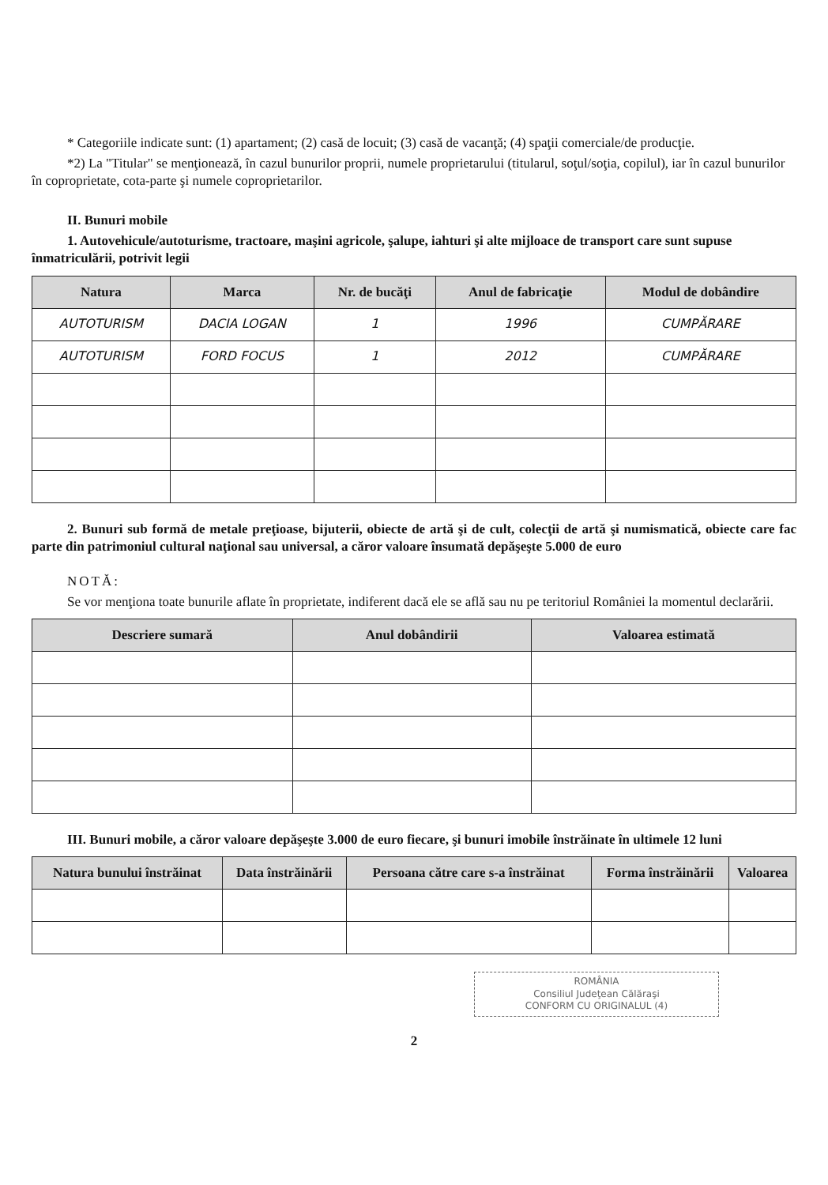* Categoriile indicate sunt: (1) apartament; (2) casă de locuit; (3) casă de vacanţă; (4) spaţii comerciale/de producţie.
*2) La "Titular" se menţionează, în cazul bunurilor proprii, numele proprietarului (titularul, soţul/soţia, copilul), iar în cazul bunurilor în coproprietate, cota-parte şi numele coproprietarilor.
II. Bunuri mobile
1. Autovehicule/autoturisme, tractoare, maşini agricole, şalupe, iahturi şi alte mijloace de transport care sunt supuse înmatriculării, potrivit legii
| Natura | Marca | Nr. de bucăţi | Anul de fabricaţie | Modul de dobândire |
| --- | --- | --- | --- | --- |
| AUTOTURISM | DACIA LOGAN | 1 | 1996 | CUMPĂRARE |
| AUTOTURISM | FORD FOCUS | 1 | 2012 | CUMPĂRARE |
2. Bunuri sub formă de metale preţioase, bijuterii, obiecte de artă şi de cult, colecţii de artă şi numismatică, obiecte care fac parte din patrimoniul cultural naţional sau universal, a căror valoare însumată depăşeşte 5.000 de euro
NOTĂ:
Se vor menţiona toate bunurile aflate în proprietate, indiferent dacă ele se află sau nu pe teritoriul României la momentul declarării.
| Descriere sumară | Anul dobândirii | Valoarea estimată |
| --- | --- | --- |
III. Bunuri mobile, a căror valoare depăşeşte 3.000 de euro fiecare, şi bunuri imobile înstrăinate în ultimele 12 luni
| Natura bunului înstrăinat | Data înstrăinării | Persoana către care s-a înstrăinat | Forma înstrăinării | Valoarea |
| --- | --- | --- | --- | --- |
ROMÂNIA
Consiliul Judeţean Călăraşi
CONFORM CU ORIGINALUL (4)
2